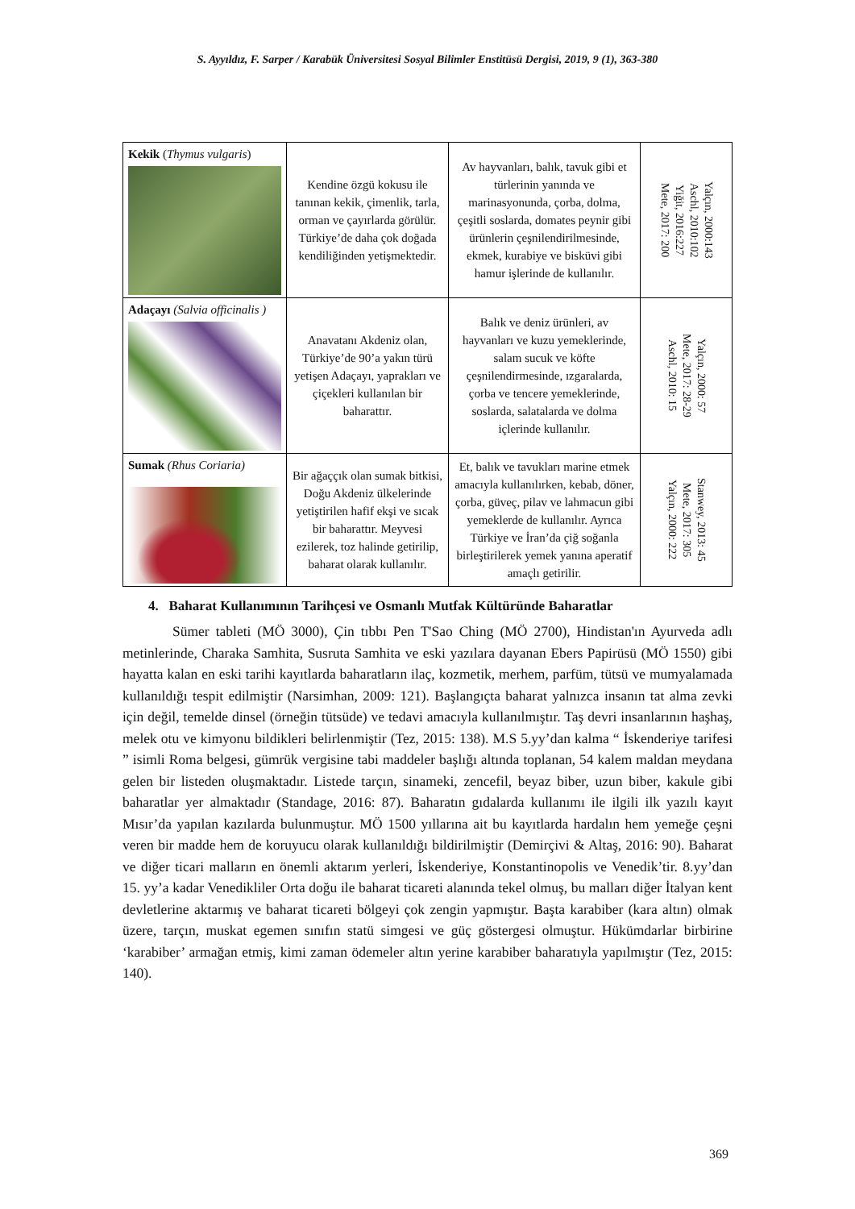S. Ayyıldız, F. Sarper / Karabük Üniversitesi Sosyal Bilimler Enstitüsü Dergisi, 2019, 9 (1), 363-380
| Kekik ( Thymus vulgaris ) | Kendine özgü kokusu ile tanınan kekik, çimenlik, tarla, orman ve çayırlarda görülür. Türkiye’de daha çok doğada kendiliğinden yetişmektedir. | Av hayvanları, balık, tavuk gibi et türlerinin yanında ve marinasyonunda, çorba, dolma, çeşitli soslarda, domates peynir gibi ürünlerin çeşnilendirilmesinde, ekmek, kurabiye ve bisküvi gibi hamur işlerinde de kullanılır. | Yalçın, 2000:143 Aschl, 2010:102 Yiğit, 2016:227 Mete, 2017: 200 |
| Adaçayı (Salvia officinalis ) | Anavatanı Akdeniz olan, Türkiye’de 90’a yakın türü yetişen Adaçayı, yaprakları ve çiçekleri kullanılan bir baharattır. | Balık ve deniz ürünleri, av hayvanları ve kuzu yemeklerinde, salam sucuk ve köfte çeşnilendirmesinde, ızgaralarda, çorba ve tencere yemeklerinde, soslarda, salatalarda ve dolma içlerinde kullanılır. | Yalçın, 2000: 57 Mete, 2017: 28-29 Aschl, 2010: 15 |
| Sumak (Rhus Coriaria) | Bir ağaççık olan sumak bitkisi, Doğu Akdeniz ülkelerinde yetiştirilen hafif ekşi ve sıcak bir baharattır. Meyvesi ezilerek, toz halinde getirilip, baharat olarak kullanılır. | Et, balık ve tavukları marine etmek amacıyla kullanılırken, kebab, döner, çorba, güveç, pilav ve lahmacun gibi yemeklerde de kullanılır. Ayrıca Türkiye ve İran’da çiğ soğanla birleştirilerek yemek yanına aperatif amaçlı getirilir. | Stanwey, 2013: 45 Mete, 2017: 305 Yalçın, 2000: 222 |
4. Baharat Kullanımının Tarihçesi ve Osmanlı Mutfak Kültüründe Baharatlar
Sümer tableti (MÖ 3000), Çin tıbbı Pen T'Sao Ching (MÖ 2700), Hindistan'ın Ayurveda adlı metinlerinde, Charaka Samhita, Susruta Samhita ve eski yazılara dayanan Ebers Papirüsü (MÖ 1550) gibi hayatta kalan en eski tarihi kayıtlarda baharatların ilaç, kozmetik, merhem, parfüm, tütsü ve mumyalamada kullanıldığı tespit edilmiştir (Narsimhan, 2009: 121). Başlangıçta baharat yalnızca insanın tat alma zevki için değil, temelde dinsel (örneğin tütsüde) ve tedavi amacıyla kullanılmıştır. Taş devri insanlarının haşhaş, melek otu ve kimyonu bildikleri belirlenmiştir (Tez, 2015: 138). M.S 5.yy’dan kalma “ İskenderiye tarifesi ” isimli Roma belgesi, gümrük vergisine tabi maddeler başlığı altında toplanan, 54 kalem maldan meydana gelen bir listeden oluşmaktadır. Listede tarçın, sinameki, zencefil, beyaz biber, uzun biber, kakule gibi baharatlar yer almaktadır (Standage, 2016: 87). Baharatın gıdalarda kullanımı ile ilgili ilk yazılı kayıt Mısır’da yapılan kazılarda bulunmuştur. MÖ 1500 yıllarına ait bu kayıtlarda hardalın hem yemeğe çeşni veren bir madde hem de koruyucu olarak kullanıldığı bildirilmiştir (Demirçivi & Altaş, 2016: 90). Baharat ve diğer ticari malların en önemli aktarım yerleri, İskenderiye, Konstantinopolis ve Venedik’tir. 8.yy’dan 15. yy’a kadar Venedikliler Orta doğu ile baharat ticareti alanında tekel olmuş, bu malları diğer İtalyan kent devletlerine aktarmış ve baharat ticareti bölgeyi çok zengin yapmıştır. Başta karabiber (kara altın) olmak üzere, tarçın, muskat egemen sınıfın statü simgesi ve güç göstergesi olmuştur. Hükümdarlar birbirine ‘karabiber’ armağan etmiş, kimi zaman ödemeler altın yerine karabiber baharatıyla yapılmıştır (Tez, 2015: 140).
369